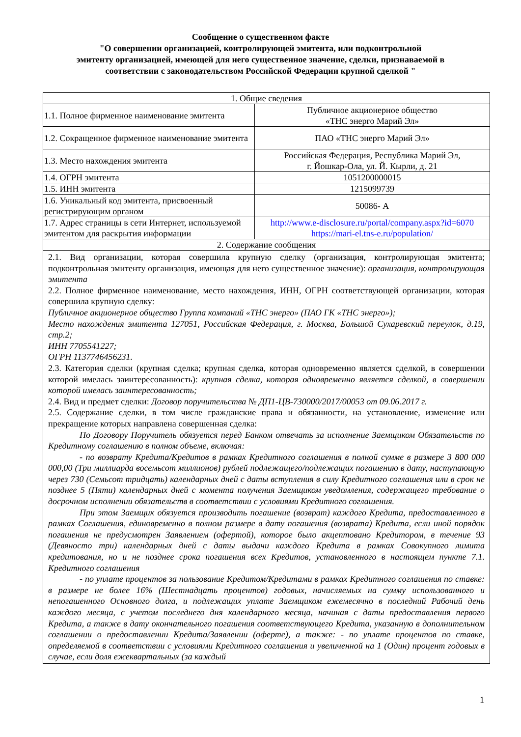Сообщение о существенном факте
"О совершении организацией, контролирующей эмитента, или подконтрольной
эмитенту организацией, имеющей для него существенное значение, сделки, признаваемой в
соответствии с законодательством Российской Федерации крупной сделкой "
| 1. Общие сведения | |
| 1.1. Полное фирменное наименование эмитента | Публичное акционерное общество «ТНС энерго Марий Эл» |
| 1.2. Сокращенное фирменное наименование эмитента | ПАО «ТНС энерго Марий Эл» |
| 1.3. Место нахождения эмитента | Российская Федерация, Республика Марий Эл, г. Йошкар-Ола, ул. Й. Кырли, д. 21 |
| 1.4. ОГРН эмитента | 1051200000015 |
| 1.5. ИНН эмитента | 1215099739 |
| 1.6. Уникальный код эмитента, присвоенный регистрирующим органом | 50086- А |
| 1.7. Адрес страницы в сети Интернет, используемой эмитентом для раскрытия информации | http://www.e-disclosure.ru/portal/company.aspx?id=6070 https://mari-el.tns-e.ru/population/ |
| 2. Содержание сообщения | |
| 2.1. Вид организации, которая совершила крупную сделку (организация, контролирующая эмитента; подконтрольная эмитенту организация, имеющая для него существенное значение): организация, контролирующая эмитента 2.2. Полное фирменное наименование, место нахождения, ИНН, ОГРН соответствующей организации, которая совершила крупную сделку: Публичное акционерное общество Группа компаний «ТНС энерго» (ПАО ГК «ТНС энерго»); Место нахождения эмитента 127051, Российская Федерация, г. Москва, Большой Сухаревский переулок, д.19, стр.2; ИНН 7705541227; ОГРН 1137746456231. 2.3. Категория сделки (крупная сделка; крупная сделка, которая одновременно является сделкой, в совершении которой имелась заинтересованность): крупная сделка, которая одновременно является сделкой, в совершении которой имелась заинтересованность; 2.4. Вид и предмет сделки: Договор поручительства № ДП1-ЦВ-730000/2017/00053 от 09.06.2017 г. 2.5. Содержание сделки, в том числе гражданские права и обязанности, на установление, изменение или прекращение которых направлена совершенная сделка: По Договору Поручитель обязуется перед Банком отвечать за исполнение Заемщиком Обязательств по Кредитному соглашению в полном объеме, включая: - по возврату Кредита/Кредитов в рамках Кредитного соглашения в полной сумме в размере 3 800 000 000,00 (Три миллиарда восемьсот миллионов) рублей подлежащего/подлежащих погашению в дату, наступающую через 730 (Семьсот тридцать) календарных дней с даты вступления в силу Кредитного соглашения или в срок не позднее 5 (Пяти) календарных дней с момента получения Заемщиком уведомления, содержащего требование о досрочном исполнении обязательств в соответствии с условиями Кредитного соглашения. При этом Заемщик обязуется производить погашение (возврат) каждого Кредита, предоставленного в рамках Соглашения, единовременно в полном размере в дату погашения (возврата) Кредита, если иной порядок погашения не предусмотрен Заявлением (офертой), которое было акцептовано Кредитором, в течение 93 (Девяносто три) календарных дней с даты выдачи каждого Кредита в рамках Совокупного лимита кредитования, но и не позднее срока погашения всех Кредитов, установленного в настоящем пункте 7.1. Кредитного соглашения - по уплате процентов за пользование Кредитом/Кредитами в рамках Кредитного соглашения по ставке: в размере не более 16% (Шестнадцать процентов) годовых, начисляемых на сумму использованного и непогашенного Основного долга, и подлежащих уплате Заемщиком ежемесячно в последний Рабочий день каждого месяца, с учетом последнего дня календарного месяца, начиная с даты предоставления первого Кредита, а также в дату окончательного погашения соответствующего Кредита, указанную в дополнительном соглашении о предоставлении Кредита/Заявлении (оферте), а также: - по уплате процентов по ставке, определяемой в соответствии с условиями Кредитного соглашения и увеличенной на 1 (Один) процент годовых в случае, если доля ежеквартальных (за каждый | |
1